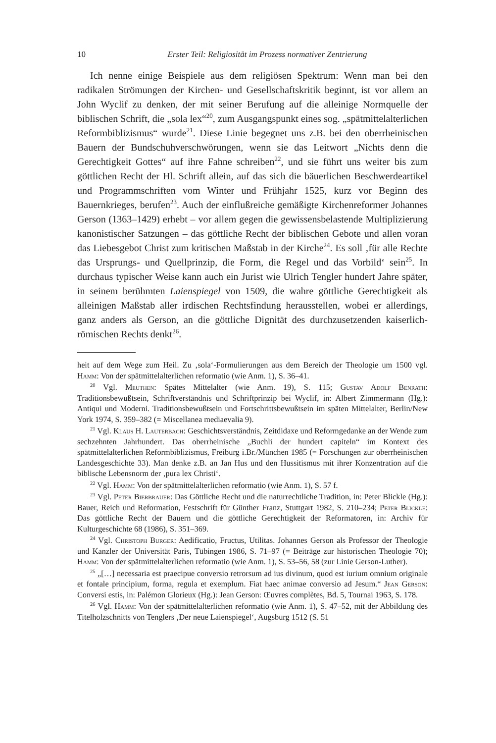10 Erster Teil: Religiosität im Prozess normativer Zentrierung
Ich nenne einige Beispiele aus dem religiösen Spektrum: Wenn man bei den radikalen Strömungen der Kirchen- und Gesellschaftskritik beginnt, ist vor allem an John Wyclif zu denken, der mit seiner Berufung auf die alleinige Normquelle der biblischen Schrift, die „sola lex“<sup>20</sup>, zum Ausgangspunkt eines sog. „spätmittelalterlichen Reformbiblizismus“ wurde<sup>21</sup>. Diese Linie begegnet uns z.B. bei den oberrheinischen Bauern der Bundschuhverschwörungen, wenn sie das Leitwort „Nichts denn die Gerechtigkeit Gottes“ auf ihre Fahne schreiben<sup>22</sup>, und sie führt uns weiter bis zum göttlichen Recht der Hl. Schrift allein, auf das sich die bäuerlichen Beschwerdeartikel und Programmschriften vom Winter und Frühjahr 1525, kurz vor Beginn des Bauernkrieges, berufen<sup>23</sup>. Auch der einflußreiche gemäßigte Kirchenreformer Johannes Gerson (1363–1429) erhebt – vor allem gegen die gewissensbelastende Multiplizierung kanonistischer Satzungen – das göttliche Recht der biblischen Gebote und allen voran das Liebesgebot Christ zum kritischen Maßstab in der Kirche<sup>24</sup>. Es soll ‚für alle Rechte das Ursprungs- und Quellprinzip, die Form, die Regel und das Vorbild‘ sein<sup>25</sup>. In durchaus typischer Weise kann auch ein Jurist wie Ulrich Tengler hundert Jahre später, in seinem berühmten Laienspiegel von 1509, die wahre göttliche Gerechtigkeit als alleinigen Maßstab aller irdischen Rechtsfindung herausstellen, wobei er allerdings, ganz anders als Gerson, an die göttliche Dignität des durchzusetzenden kaiserlich-römischen Rechts denkt<sup>26</sup>.
heit auf dem Wege zum Heil. Zu ‚sola‘-Formulierungen aus dem Bereich der Theologie um 1500 vgl. Hamm: Von der spätmittelalterlichen reformatio (wie Anm. 1), S. 36–41.
<sup>20</sup> Vgl. Meuthen: Spätes Mittelalter (wie Anm. 19), S. 115; Gustav Adolf Benrath: Traditionsbewußtsein, Schriftverständnis und Schriftprinzip bei Wyclif, in: Albert Zimmermann (Hg.): Antiqui und Moderni. Traditionsbewußtsein und Fortschrittsbewußtsein im späten Mittelalter, Berlin/New York 1974, S. 359–382 (= Miscellanea mediaevalia 9).
<sup>21</sup> Vgl. Klaus H. Lauterbach: Geschichtsverständnis, Zeitdidaxe und Reformgedanke an der Wende zum sechzehnten Jahrhundert. Das oberrheinische „Buchli der hundert capiteln“ im Kontext des spätmittelalterlichen Reformbiblizismus, Freiburg i.Br./München 1985 (= Forschungen zur oberrheinischen Landesgeschichte 33). Man denke z.B. an Jan Hus und den Hussitismus mit ihrer Konzentration auf die biblische Lebensnorm der ‚pura lex Christi‘.
<sup>22</sup> Vgl. Hamm: Von der spätmittelalterlichen reformatio (wie Anm. 1), S. 57 f.
<sup>23</sup> Vgl. Peter Bierbrauer: Das Göttliche Recht und die naturrechtliche Tradition, in: Peter Blickle (Hg.): Bauer, Reich und Reformation, Festschrift für Günther Franz, Stuttgart 1982, S. 210–234; Peter Blickle: Das göttliche Recht der Bauern und die göttliche Gerechtigkeit der Reformatoren, in: Archiv für Kulturgeschichte 68 (1986), S. 351–369.
<sup>24</sup> Vgl. Christoph Burger: Aedificatio, Fructus, Utilitas. Johannes Gerson als Professor der Theologie und Kanzler der Universität Paris, Tübingen 1986, S. 71–97 (= Beiträge zur historischen Theologie 70); Hamm: Von der spätmittelalterlichen reformatio (wie Anm. 1), S. 53–56, 58 (zur Linie Gerson-Luther).
<sup>25</sup> „[…] necessaria est praecipue conversio retrorsum ad ius divinum, quod est iurium omnium originale et fontale principium, forma, regula et exemplum. Fiat haec animae conversio ad Jesum.“ Jean Gerson: Conversi estis, in: Palémon Glorieux (Hg.): Jean Gerson: Œuvres complètes, Bd. 5, Tournai 1963, S. 178.
<sup>26</sup> Vgl. Hamm: Von der spätmittelalterlichen reformatio (wie Anm. 1), S. 47–52, mit der Abbildung des Titelholzschnitts von Tenglers ‚Der neue Laienspiegel‘, Augsburg 1512 (S. 51